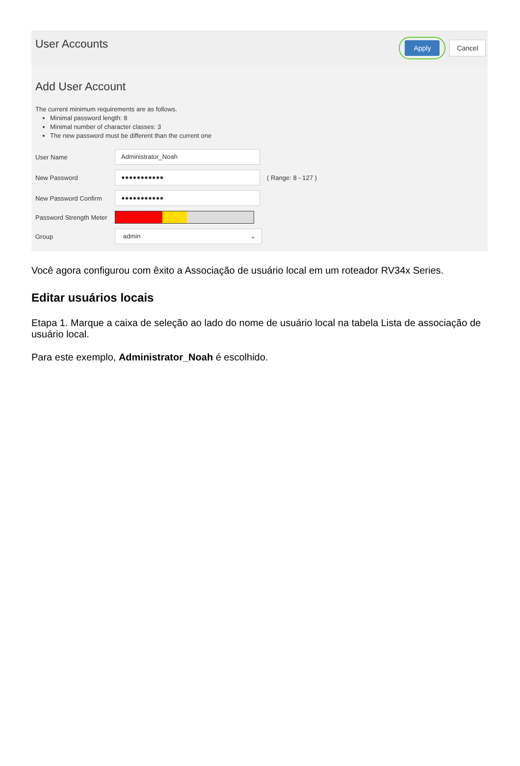User Accounts
Apply
Cancel
Add User Account
The current minimum requirements are as follows.
Minimal password length: 8
Minimal number of character classes: 3
The new password must be different than the current one
User Name
Administrator_Noah
New Password
●●●●●●●●●●●
( Range: 8 - 127 )
New Password Confirm
●●●●●●●●●●●
Password Strength Meter
Group
admin ⌄
Você agora configurou com êxito a Associação de usuário local em um roteador RV34x Series.
Editar usuários locais
Etapa 1. Marque a caixa de seleção ao lado do nome de usuário local na tabela Lista de associação de usuário local.
Para este exemplo, Administrator_Noah é escolhido.